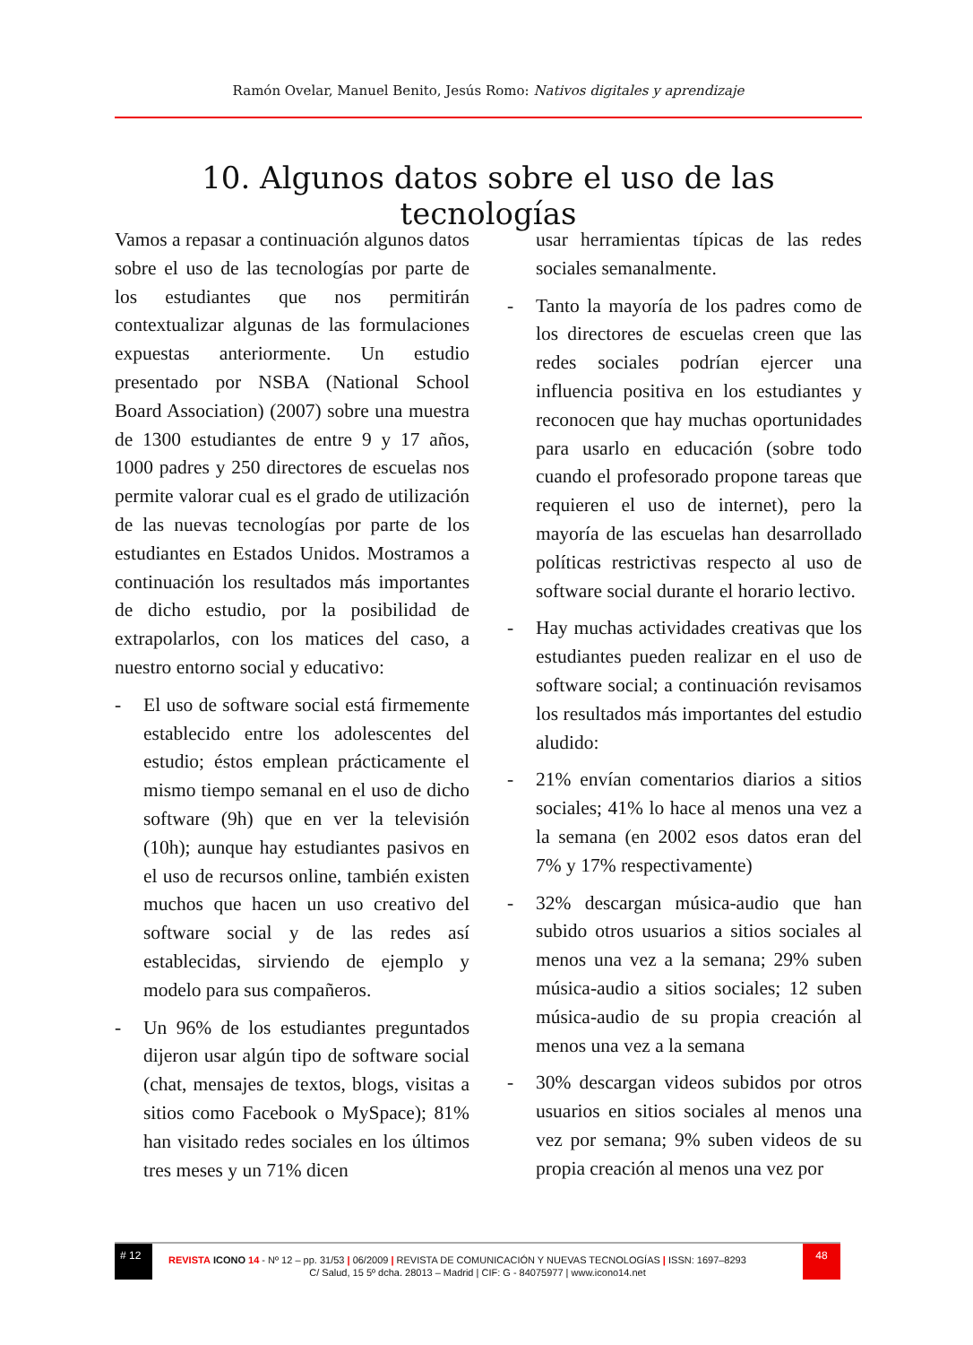Ramón Ovelar, Manuel Benito, Jesús Romo: Nativos digitales y aprendizaje
10. Algunos datos sobre el uso de las tecnologías
Vamos a repasar a continuación algunos datos sobre el uso de las tecnologías por parte de los estudiantes que nos permitirán contextualizar algunas de las formulaciones expuestas anteriormente. Un estudio presentado por NSBA (National School Board Association) (2007) sobre una muestra de 1300 estudiantes de entre 9 y 17 años, 1000 padres y 250 directores de escuelas nos permite valorar cual es el grado de utilización de las nuevas tecnologías por parte de los estudiantes en Estados Unidos. Mostramos a continuación los resultados más importantes de dicho estudio, por la posibilidad de extrapolarlos, con los matices del caso, a nuestro entorno social y educativo:
- El uso de software social está firmemente establecido entre los adolescentes del estudio; éstos emplean prácticamente el mismo tiempo semanal en el uso de dicho software (9h) que en ver la televisión (10h); aunque hay estudiantes pasivos en el uso de recursos online, también existen muchos que hacen un uso creativo del software social y de las redes así establecidas, sirviendo de ejemplo y modelo para sus compañeros.
- Un 96% de los estudiantes preguntados dijeron usar algún tipo de software social (chat, mensajes de textos, blogs, visitas a sitios como Facebook o MySpace); 81% han visitado redes sociales en los últimos tres meses y un 71% dicen
usar herramientas típicas de las redes sociales semanalmente.
- Tanto la mayoría de los padres como de los directores de escuelas creen que las redes sociales podrían ejercer una influencia positiva en los estudiantes y reconocen que hay muchas oportunidades para usarlo en educación (sobre todo cuando el profesorado propone tareas que requieren el uso de internet), pero la mayoría de las escuelas han desarrollado políticas restrictivas respecto al uso de software social durante el horario lectivo.
- Hay muchas actividades creativas que los estudiantes pueden realizar en el uso de software social; a continuación revisamos los resultados más importantes del estudio aludido:
- 21% envían comentarios diarios a sitios sociales; 41% lo hace al menos una vez a la semana (en 2002 esos datos eran del 7% y 17% respectivamente)
- 32% descargan música-audio que han subido otros usuarios a sitios sociales al menos una vez a la semana; 29% suben música-audio a sitios sociales; 12 suben música-audio de su propia creación al menos una vez a la semana
- 30% descargan videos subidos por otros usuarios en sitios sociales al menos una vez por semana; 9% suben videos de su propia creación al menos una vez por
# 12
REVISTA ICONO 14 - Nº 12 – pp. 31/53 | 06/2009 | REVISTA DE COMUNICACIÓN Y NUEVAS TECNOLOGÍAS | ISSN: 1697–8293
48
C/ Salud, 15 5º dcha. 28013 – Madrid | CIF: G - 84075977 | www.icono14.net